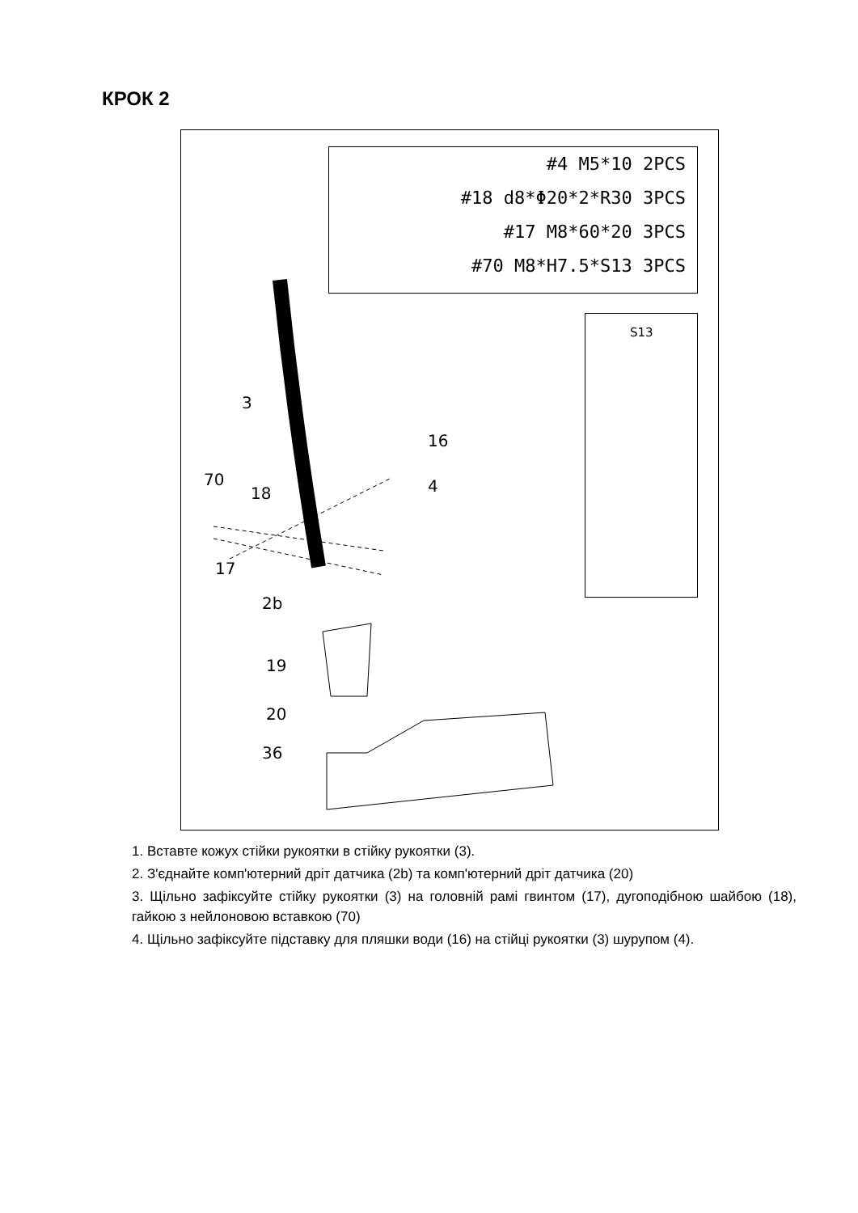КРОК 2
#4 M5*10 2PCS
#18 d8*Φ20*2*R30 3PCS
#17 M8*60*20 3PCS
#70 M8*H7.5*S13 3PCS
S13
3
16
4 70
18
17
2b
19
20
36
1. Вставте кожух стійки рукоятки в стійку рукоятки (3).
2. З'єднайте комп'ютерний дріт датчика (2b) та комп'ютерний дріт датчика (20)
3. Щільно зафіксуйте стійку рукоятки (3) на головній рамі гвинтом (17), дугоподібною шайбою (18), гайкою з нейлоновою вставкою (70)
4. Щільно зафіксуйте підставку для пляшки води (16) на стійці рукоятки (3) шурупом (4).